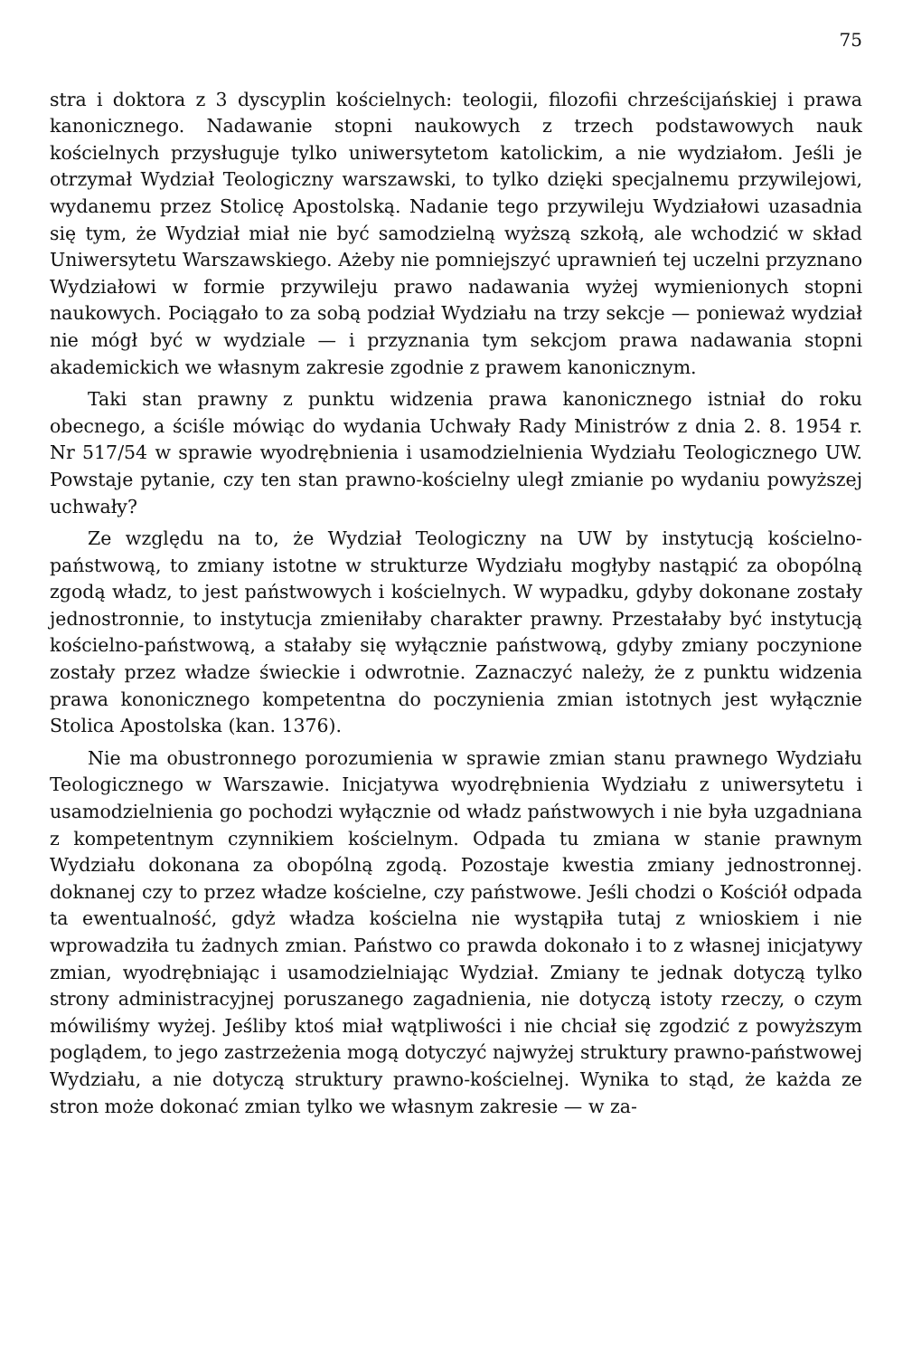75
stra i doktora z 3 dyscyplin kościelnych: teologii, filozofii chrześcijańskiej i prawa kanonicznego. Nadawanie stopni naukowych z trzech podstawowych nauk kościelnych przysługuje tylko uniwersytetom katolickim, a nie wydziałom. Jeśli je otrzymał Wydział Teologiczny warszawski, to tylko dzięki specjalnemu przywilejowi, wydanemu przez Stolicę Apostolską. Nadanie tego przywileju Wydziałowi uzasadnia się tym, że Wydział miał nie być samodzielną wyższą szkołą, ale wchodzić w skład Uniwersytetu Warszawskiego. Ażeby nie pomniejszyć uprawnień tej uczelni przyznano Wydziałowi w formie przywileju prawo nadawania wyżej wymienionych stopni naukowych. Pociągało to za sobą podział Wydziału na trzy sekcje — ponieważ wydział nie mógł być w wydziale — i przyznania tym sekcjom prawa nadawania stopni akademickich we własnym zakresie zgodnie z prawem kanonicznym.
Taki stan prawny z punktu widzenia prawa kanonicznego istniał do roku obecnego, a ściśle mówiąc do wydania Uchwały Rady Ministrów z dnia 2. 8. 1954 r. Nr 517/54 w sprawie wyodrębnienia i usamodzielnienia Wydziału Teologicznego UW. Powstaje pytanie, czy ten stan prawno-kościelny uległ zmianie po wydaniu powyższej uchwały?
Ze względu na to, że Wydział Teologiczny na UW by instytucją kościelno-państwową, to zmiany istotne w strukturze Wydziału mogłyby nastąpić za obopólną zgodą władz, to jest państwowych i kościelnych. W wypadku, gdyby dokonane zostały jednostronnie, to instytucja zmieniłaby charakter prawny. Przestałaby być instytucją kościelno-państwową, a stałaby się wyłącznie państwową, gdyby zmiany poczynione zostały przez władze świeckie i odwrotnie. Zaznaczyć należy, że z punktu widzenia prawa kononicznego kompetentna do poczynienia zmian istotnych jest wyłącznie Stolica Apostolska (kan. 1376).
Nie ma obustronnego porozumienia w sprawie zmian stanu prawnego Wydziału Teologicznego w Warszawie. Inicjatywa wyodrębnienia Wydziału z uniwersytetu i usamodzielnienia go pochodzi wyłącznie od władz państwowych i nie była uzgadniana z kompetentnym czynnikiem kościelnym. Odpada tu zmiana w stanie prawnym Wydziału dokonana za obopólną zgodą. Pozostaje kwestia zmiany jednostronnej. doknanej czy to przez władze kościelne, czy państwowe. Jeśli chodzi o Kościół odpada ta ewentualność, gdyż władza kościelna nie wystąpiła tutaj z wnioskiem i nie wprowadziła tu żadnych zmian. Państwo co prawda dokonało i to z własnej inicjatywy zmian, wyodrębniając i usamodzielniając Wydział. Zmiany te jednak dotyczą tylko strony administracyjnej poruszanego zagadnienia, nie dotyczą istoty rzeczy, o czym mówiliśmy wyżej. Jeśliby ktoś miał wątpliwości i nie chciał się zgodzić z powyższym poglądem, to jego zastrzeżenia mogą dotyczyć najwyżej struktury prawno-państwowej Wydziału, a nie dotyczą struktury prawno-kościelnej. Wynika to stąd, że każda ze stron może dokonać zmian tylko we własnym zakresie — w za-